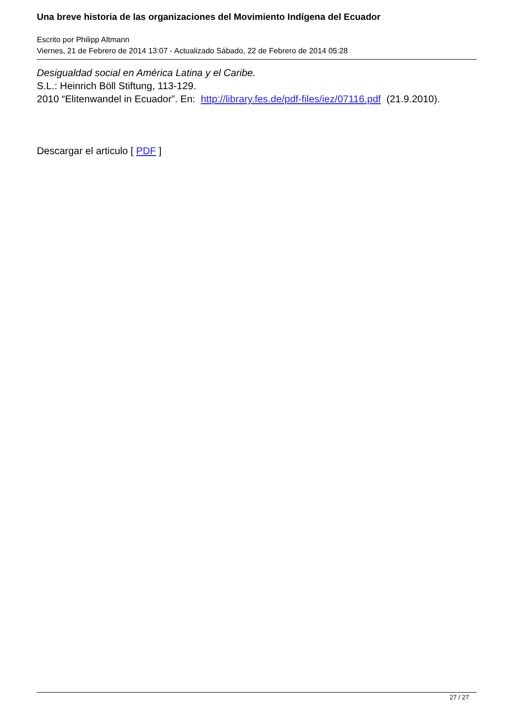Una breve historia de las organizaciones del Movimiento Indígena del Ecuador
Escrito por Philipp Altmann
Viernes, 21 de Febrero de 2014 13:07 - Actualizado Sábado, 22 de Febrero de 2014 05:28
Desigualdad social en América Latina y el Caribe.
S.L.: Heinrich Böll Stiftung, 113-129.
2010 “Elitenwandel in Ecuador”. En: http://library.fes.de/pdf-files/iez/07116.pdf (21.9.2010).
Descargar el articulo [ PDF ]
27 / 27